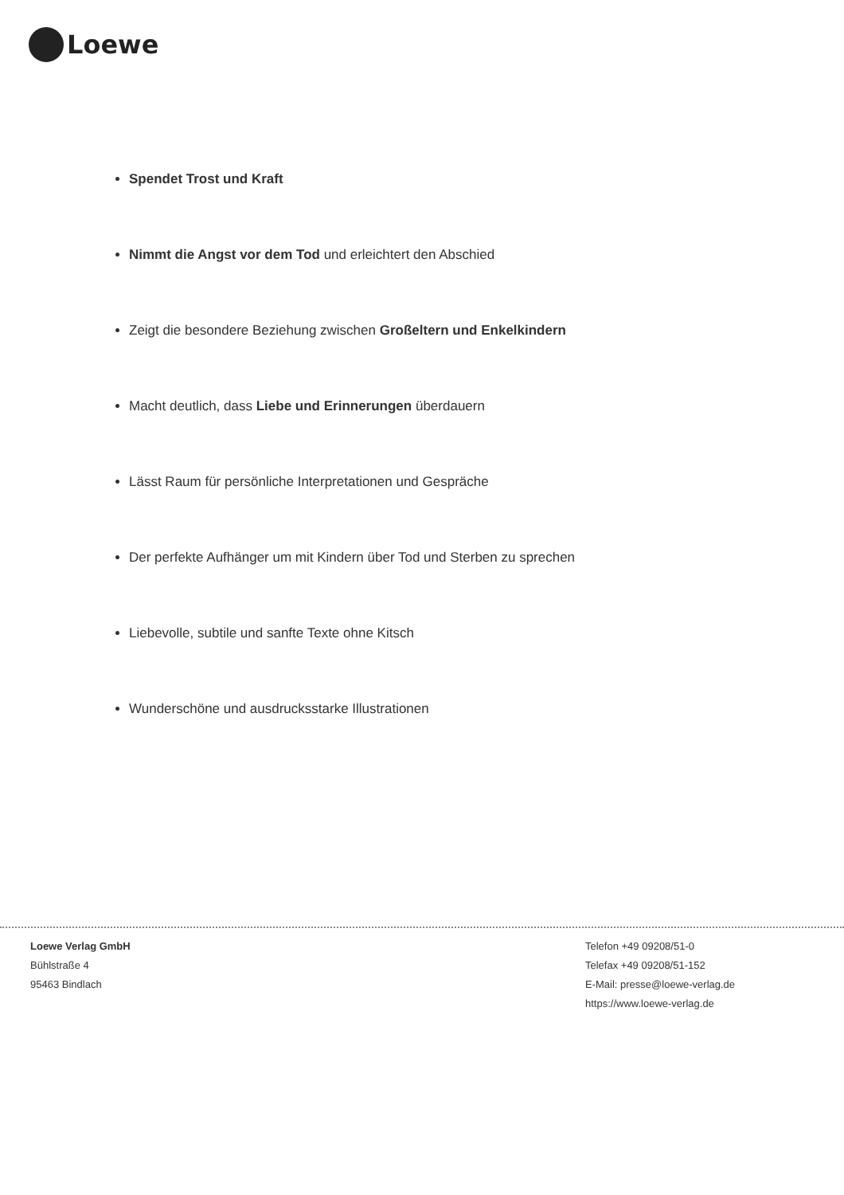Loewe
Spendet Trost und Kraft
Nimmt die Angst vor dem Tod und erleichtert den Abschied
Zeigt die besondere Beziehung zwischen Großeltern und Enkelkindern
Macht deutlich, dass Liebe und Erinnerungen überdauern
Lässt Raum für persönliche Interpretationen und Gespräche
Der perfekte Aufhänger um mit Kindern über Tod und Sterben zu sprechen
Liebevolle, subtile und sanfte Texte ohne Kitsch
Wunderschöne und ausdrucksstarke Illustrationen
Loewe Verlag GmbH
Bühlstraße 4
95463 Bindlach
Telefon +49 09208/51-0
Telefax +49 09208/51-152
E-Mail: presse@loewe-verlag.de
https://www.loewe-verlag.de